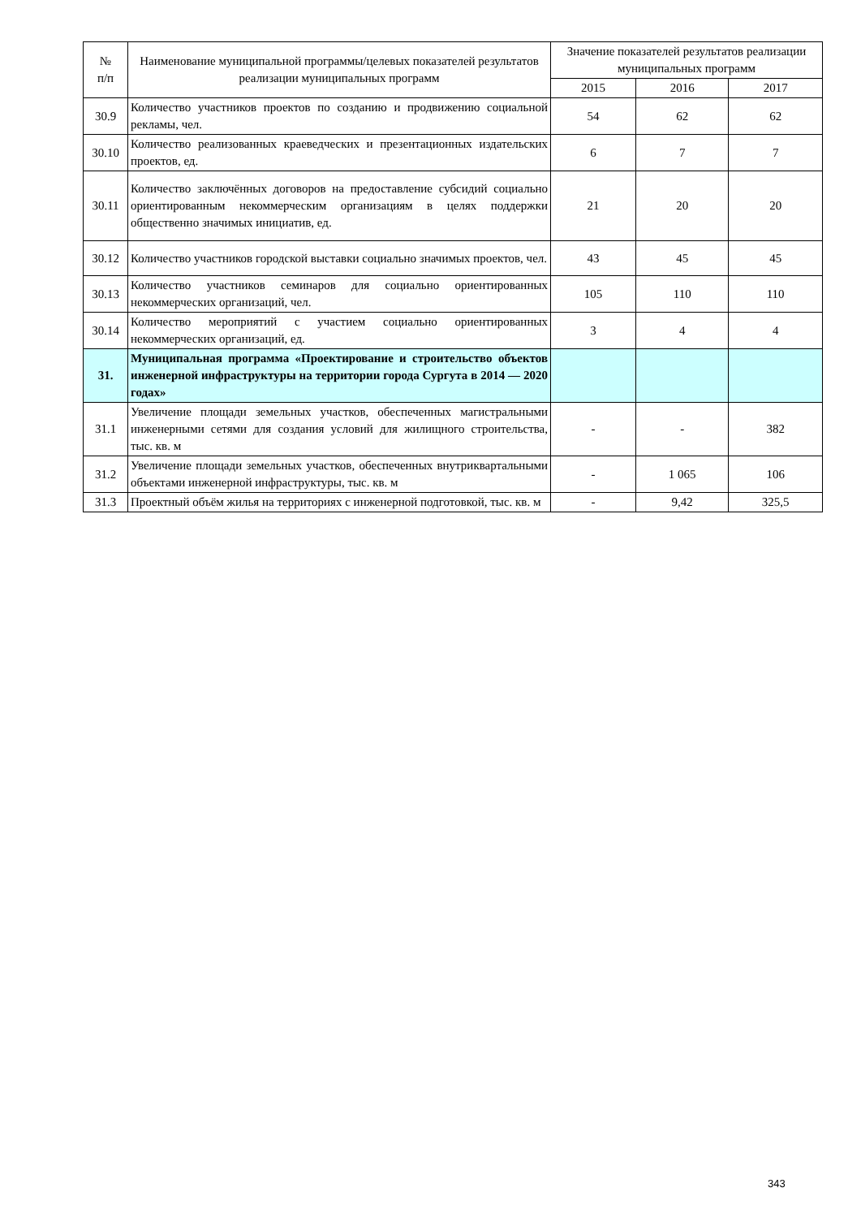| № п/п | Наименование муниципальной программы/целевых показателей результатов реализации муниципальных программ | Значение показателей результатов реализации муниципальных программ | | |
| --- | --- | --- | --- | --- |
| | | 2015 | 2016 | 2017 |
| 30.9 | Количество участников проектов по созданию и продвижению социальной рекламы, чел. | 54 | 62 | 62 |
| 30.10 | Количество реализованных краеведческих и презентационных издательских проектов, ед. | 6 | 7 | 7 |
| 30.11 | Количество заключённых договоров на предоставление субсидий социально ориентированным некоммерческим организациям в целях поддержки общественно значимых инициатив, ед. | 21 | 20 | 20 |
| 30.12 | Количество участников городской выставки социально значимых проектов, чел. | 43 | 45 | 45 |
| 30.13 | Количество участников семинаров для социально ориентированных некоммерческих организаций, чел. | 105 | 110 | 110 |
| 30.14 | Количество мероприятий с участием социально ориентированных некоммерческих организаций, ед. | 3 | 4 | 4 |
| 31. | Муниципальная программа «Проектирование и строительство объектов инженерной инфраструктуры на территории города Сургута в 2014 — 2020 годах» | | | |
| 31.1 | Увеличение площади земельных участков, обеспеченных магистральными инженерными сетями для создания условий для жилищного строительства, тыс. кв. м | - | - | 382 |
| 31.2 | Увеличение площади земельных участков, обеспеченных внутриквартальными объектами инженерной инфраструктуры, тыс. кв. м | - | 1 065 | 106 |
| 31.3 | Проектный объём жилья на территориях с инженерной подготовкой, тыс. кв. м | - | 9,42 | 325,5 |
343